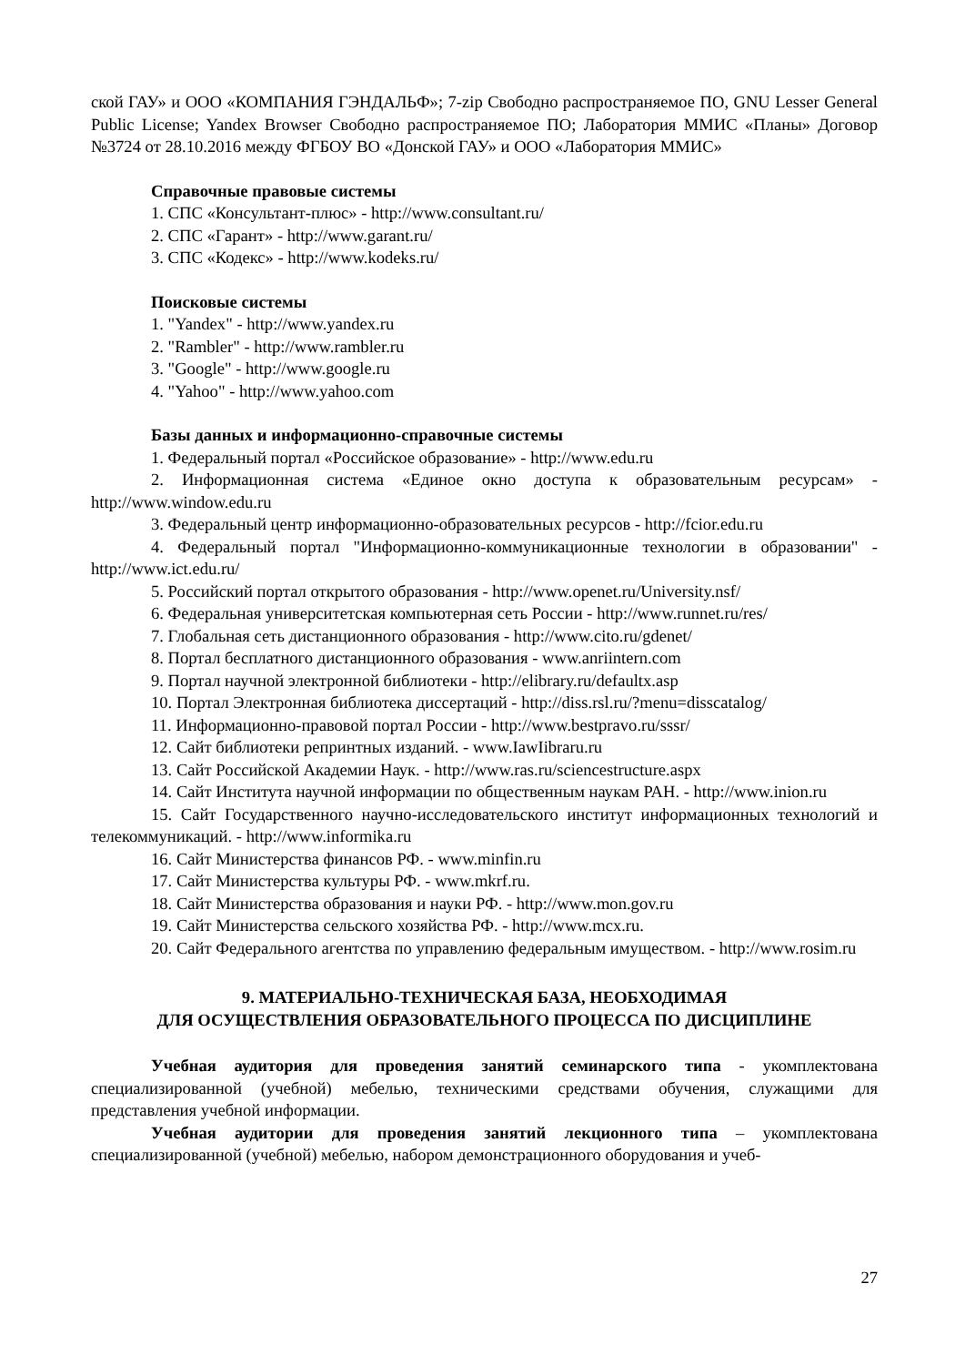ской ГАУ» и ООО «КОМПАНИЯ ГЭНДАЛЬФ»; 7-zip Свободно распространяемое ПО, GNU Lesser General Public License; Yandex Browser Свободно распространяемое ПО; Лаборатория ММИС «Планы» Договор №3724 от 28.10.2016 между ФГБОУ ВО «Донской ГАУ» и ООО «Лаборатория ММИС»
Справочные правовые системы
1. СПС «Консультант-плюс» - http://www.consultant.ru/
2. СПС «Гарант» - http://www.garant.ru/
3. СПС «Кодекс» - http://www.kodeks.ru/
Поисковые системы
1. "Yandex" - http://www.yandex.ru
2. "Rambler" - http://www.rambler.ru
3. "Google" - http://www.google.ru
4. "Yahoo" - http://www.yahoo.com
Базы данных и информационно-справочные системы
1. Федеральный портал «Российское образование» - http://www.edu.ru
2. Информационная система «Единое окно доступа к образовательным ресурсам» - http://www.window.edu.ru
3. Федеральный центр информационно-образовательных ресурсов - http://fcior.edu.ru
4. Федеральный портал "Информационно-коммуникационные технологии в образовании" - http://www.ict.edu.ru/
5. Российский портал открытого образования - http://www.openet.ru/University.nsf/
6. Федеральная университетская компьютерная сеть России - http://www.runnet.ru/res/
7. Глобальная сеть дистанционного образования - http://www.cito.ru/gdenet/
8. Портал бесплатного дистанционного образования - www.anriintern.com
9. Портал научной электронной библиотеки - http://elibrary.ru/defaultx.asp
10. Портал Электронная библиотека диссертаций - http://diss.rsl.ru/?menu=disscatalog/
11. Информационно-правовой портал России - http://www.bestpravo.ru/sssr/
12. Сайт библиотеки репринтных изданий. - www.IawIibraru.ru
13. Сайт Российской Академии Наук. - http://www.ras.ru/sciencestructure.aspx
14. Сайт Института научной информации по общественным наукам РАН. - http://www.inion.ru
15. Сайт Государственного научно-исследовательского институт информационных технологий и телекоммуникаций. - http://www.informika.ru
16. Сайт Министерства финансов РФ. - www.minfin.ru
17. Сайт Министерства культуры РФ. - www.mkrf.ru.
18. Сайт Министерства образования и науки РФ. - http://www.mon.gov.ru
19. Сайт Министерства сельского хозяйства РФ. - http://www.mcx.ru.
20. Сайт Федерального агентства по управлению федеральным имуществом. - http://www.rosim.ru
9. МАТЕРИАЛЬНО-ТЕХНИЧЕСКАЯ БАЗА, НЕОБХОДИМАЯ
ДЛЯ ОСУЩЕСТВЛЕНИЯ ОБРАЗОВАТЕЛЬНОГО ПРОЦЕССА ПО ДИСЦИПЛИНЕ
Учебная аудитория для проведения занятий семинарского типа - укомплектована специализированной (учебной) мебелью, техническими средствами обучения, служащими для представления учебной информации.
Учебная аудитории для проведения занятий лекционного типа – укомплектована специализированной (учебной) мебелью, набором демонстрационного оборудования и учеб-
27